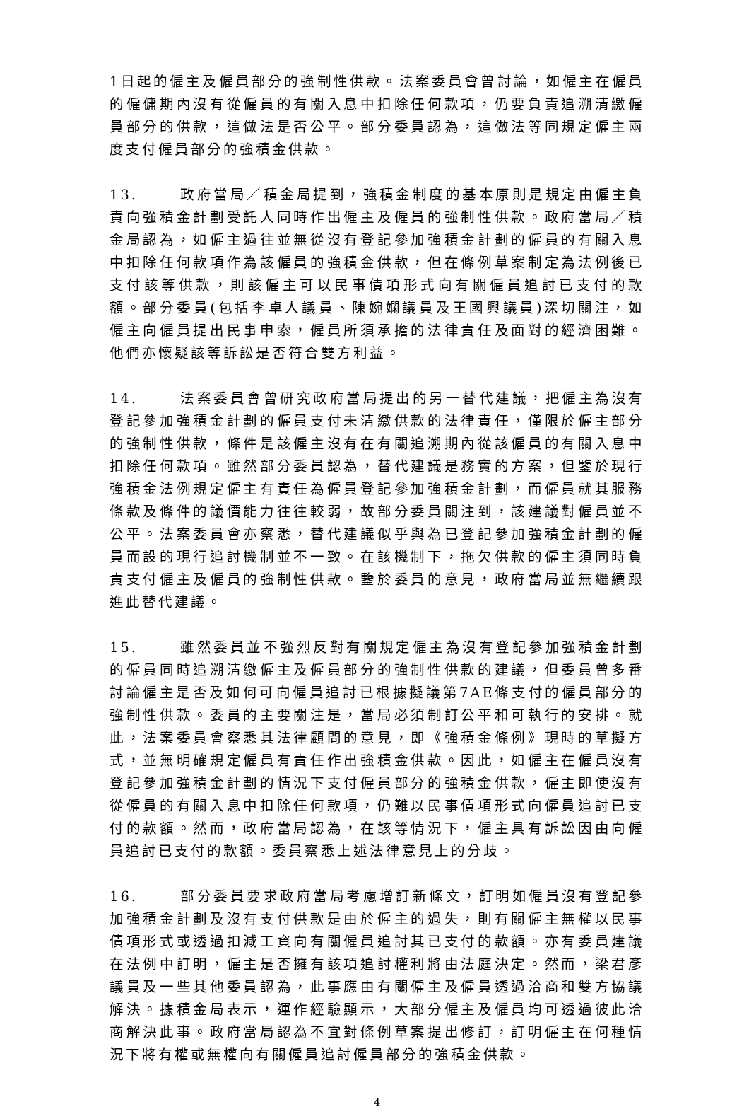1日起的僱主及僱員部分的強制性供款。法案委員會曾討論，如僱主在僱員的僱傭期內沒有從僱員的有關入息中扣除任何款項，仍要負責追溯清繳僱員部分的供款，這做法是否公平。部分委員認為，這做法等同規定僱主兩度支付僱員部分的強積金供款。
13. 政府當局／積金局提到，強積金制度的基本原則是規定由僱主負責向強積金計劃受託人同時作出僱主及僱員的強制性供款。政府當局／積金局認為，如僱主過往並無從沒有登記參加強積金計劃的僱員的有關入息中扣除任何款項作為該僱員的強積金供款，但在條例草案制定為法例後已支付該等供款，則該僱主可以民事債項形式向有關僱員追討已支付的款額。部分委員(包括李卓人議員、陳婉嫻議員及王國興議員)深切關注，如僱主向僱員提出民事申索，僱員所須承擔的法律責任及面對的經濟困難。他們亦懷疑該等訴訟是否符合雙方利益。
14. 法案委員會曾研究政府當局提出的另一替代建議，把僱主為沒有登記參加強積金計劃的僱員支付未清繳供款的法律責任，僅限於僱主部分的強制性供款，條件是該僱主沒有在有關追溯期內從該僱員的有關入息中扣除任何款項。雖然部分委員認為，替代建議是務實的方案，但鑒於現行強積金法例規定僱主有責任為僱員登記參加強積金計劃，而僱員就其服務條款及條件的議價能力往往較弱，故部分委員關注到，該建議對僱員並不公平。法案委員會亦察悉，替代建議似乎與為已登記參加強積金計劃的僱員而設的現行追討機制並不一致。在該機制下，拖欠供款的僱主須同時負責支付僱主及僱員的強制性供款。鑒於委員的意見，政府當局並無繼續跟進此替代建議。
15. 雖然委員並不強烈反對有關規定僱主為沒有登記參加強積金計劃的僱員同時追溯清繳僱主及僱員部分的強制性供款的建議，但委員曾多番討論僱主是否及如何可向僱員追討已根據擬議第7AE條支付的僱員部分的強制性供款。委員的主要關注是，當局必須制訂公平和可執行的安排。就此，法案委員會察悉其法律顧問的意見，即《強積金條例》現時的草擬方式，並無明確規定僱員有責任作出強積金供款。因此，如僱主在僱員沒有登記參加強積金計劃的情況下支付僱員部分的強積金供款，僱主即使沒有從僱員的有關入息中扣除任何款項，仍難以民事債項形式向僱員追討已支付的款額。然而，政府當局認為，在該等情況下，僱主具有訴訟因由向僱員追討已支付的款額。委員察悉上述法律意見上的分歧。
16. 部分委員要求政府當局考慮增訂新條文，訂明如僱員沒有登記參加強積金計劃及沒有支付供款是由於僱主的過失，則有關僱主無權以民事債項形式或透過扣減工資向有關僱員追討其已支付的款額。亦有委員建議在法例中訂明，僱主是否擁有該項追討權利將由法庭決定。然而，梁君彥議員及一些其他委員認為，此事應由有關僱主及僱員透過洽商和雙方協議解決。據積金局表示，運作經驗顯示，大部分僱主及僱員均可透過彼此洽商解決此事。政府當局認為不宜對條例草案提出修訂，訂明僱主在何種情況下將有權或無權向有關僱員追討僱員部分的強積金供款。
4